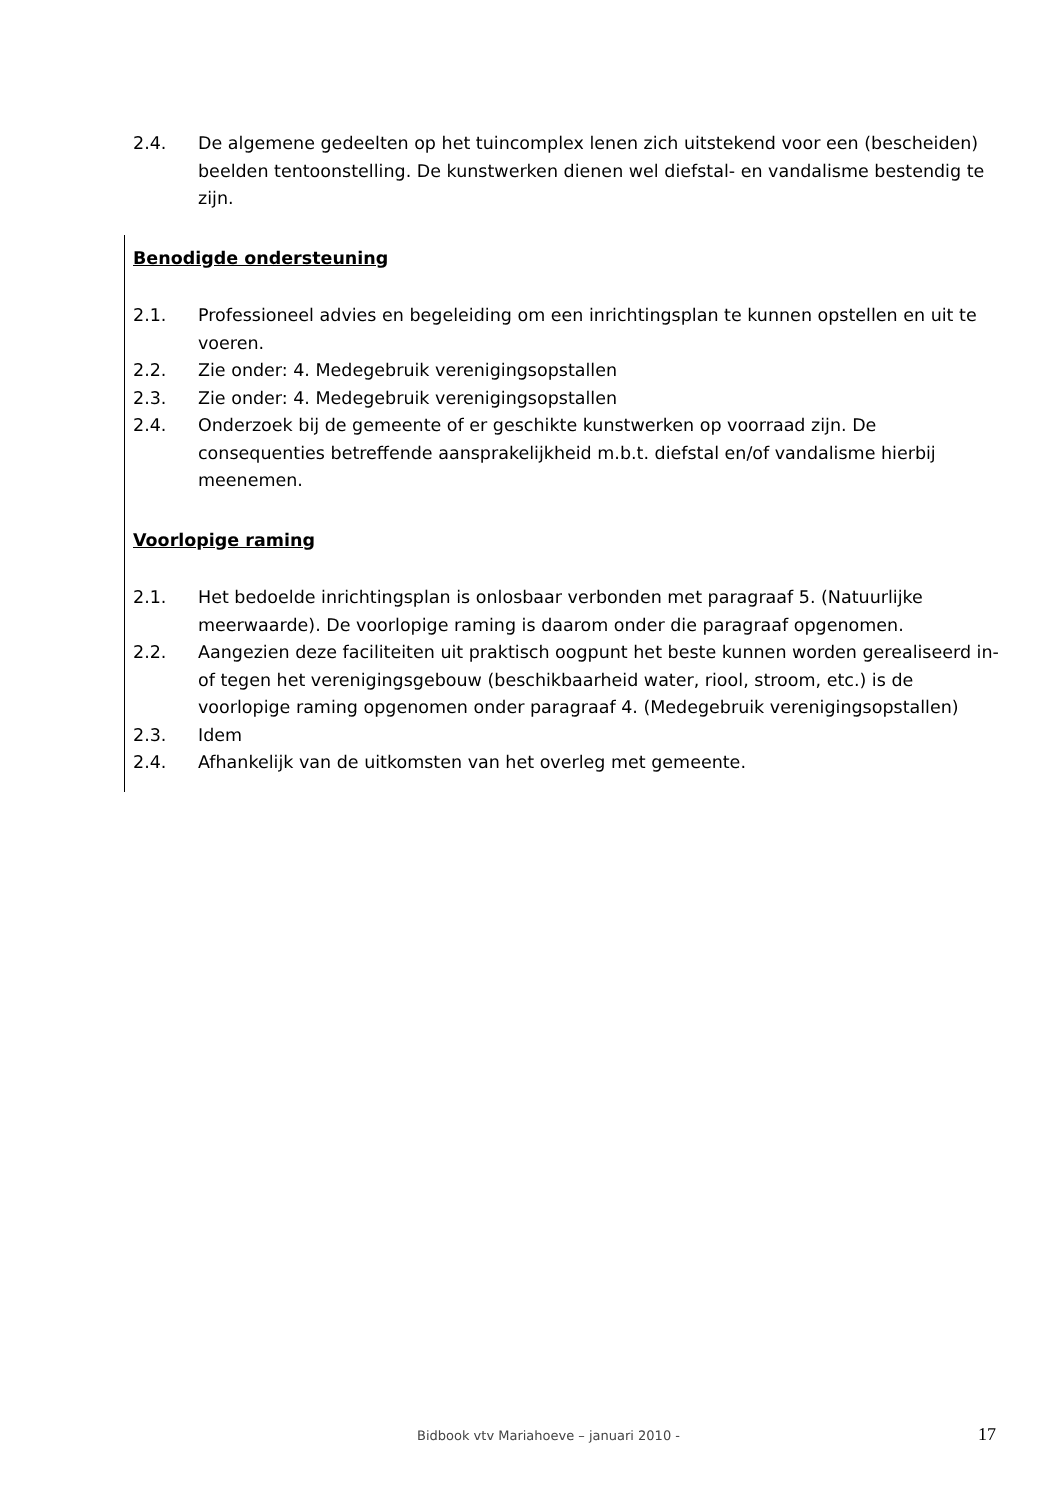2.4. De algemene gedeelten op het tuincomplex lenen zich uitstekend voor een (bescheiden) beelden tentoonstelling. De kunstwerken dienen wel diefstal- en vandalisme bestendig te zijn.
Benodigde ondersteuning
2.1. Professioneel advies en begeleiding om een inrichtingsplan te kunnen opstellen en uit te voeren.
2.2. Zie onder: 4. Medegebruik verenigingsopstallen
2.3. Zie onder: 4. Medegebruik verenigingsopstallen
2.4. Onderzoek bij de gemeente of er geschikte kunstwerken op voorraad zijn. De consequenties betreffende aansprakelijkheid m.b.t. diefstal en/of vandalisme hierbij meenemen.
Voorlopige raming
2.1. Het bedoelde inrichtingsplan is onlosbaar verbonden met paragraaf 5. (Natuurlijke meerwaarde). De voorlopige raming is daarom onder die paragraaf opgenomen.
2.2. Aangezien deze faciliteiten uit praktisch oogpunt het beste kunnen worden gerealiseerd in- of tegen het verenigingsgebouw (beschikbaarheid water, riool, stroom, etc.) is de voorlopige raming opgenomen onder paragraaf 4. (Medegebruik verenigingsopstallen)
2.3. Idem
2.4. Afhankelijk van de uitkomsten van het overleg met gemeente.
Bidbook vtv Mariahoeve – januari 2010 - 17